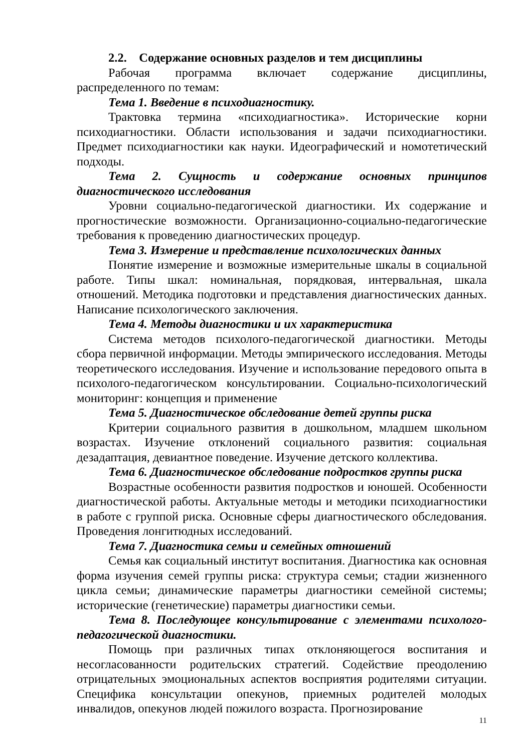2.2. Содержание основных разделов и тем дисциплины
Рабочая программа включает содержание дисциплины, распределенного по темам:
Тема 1. Введение в психодиагностику.
Трактовка термина «психодиагностика». Исторические корни психодиагностики. Области использования и задачи психодиагностики. Предмет психодиагностики как науки. Идеографический и номотетический подходы.
Тема 2. Сущность и содержание основных принципов диагностического исследования
Уровни социально-педагогической диагностики. Их содержание и прогностические возможности. Организационно-социально-педагогические требования к проведению диагностических процедур.
Тема 3. Измерение и представление психологических данных
Понятие измерение и возможные измерительные шкалы в социальной работе. Типы шкал: номинальная, порядковая, интервальная, шкала отношений. Методика подготовки и представления диагностических данных. Написание психологического заключения.
Тема 4. Методы диагностики и их характеристика
Система методов психолого-педагогической диагностики. Методы сбора первичной информации. Методы эмпирического исследования. Методы теоретического исследования. Изучение и использование передового опыта в психолого-педагогическом консультировании. Социально-психологический мониторинг: концепция и применение
Тема 5. Диагностическое обследование детей группы риска
Критерии социального развития в дошкольном, младшем школьном возрастах. Изучение отклонений социального развития: социальная дезадаптация, девиантное поведение. Изучение детского коллектива.
Тема 6. Диагностическое обследование подростков группы риска
Возрастные особенности развития подростков и юношей. Особенности диагностической работы. Актуальные методы и методики психодиагностики в работе с группой риска. Основные сферы диагностического обследования. Проведения лонгитюдных исследований.
Тема 7. Диагностика семьи и семейных отношений
Семья как социальный институт воспитания. Диагностика как основная форма изучения семей группы риска: структура семьи; стадии жизненного цикла семьи; динамические параметры диагностики семейной системы; исторические (генетические) параметры диагностики семьи.
Тема 8. Последующее консультирование с элементами психолого-педагогической диагностики.
Помощь при различных типах отклоняющегося воспитания и несогласованности родительских стратегий. Содействие преодолению отрицательных эмоциональных аспектов восприятия родителями ситуации. Специфика консультации опекунов, приемных родителей молодых инвалидов, опекунов людей пожилого возраста. Прогнозирование
11